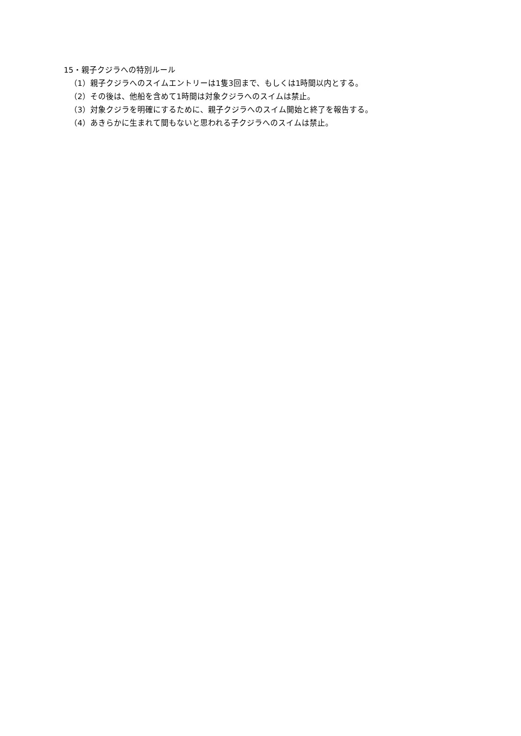15・親子クジラへの特別ルール
（1）親子クジラへのスイムエントリーは1隻3回まで、もしくは1時間以内とする。
（2）その後は、他船を含めて1時間は対象クジラへのスイムは禁止。
（3）対象クジラを明確にするために、親子クジラへのスイム開始と終了を報告する。
（4）あきらかに生まれて間もないと思われる子クジラへのスイムは禁止。